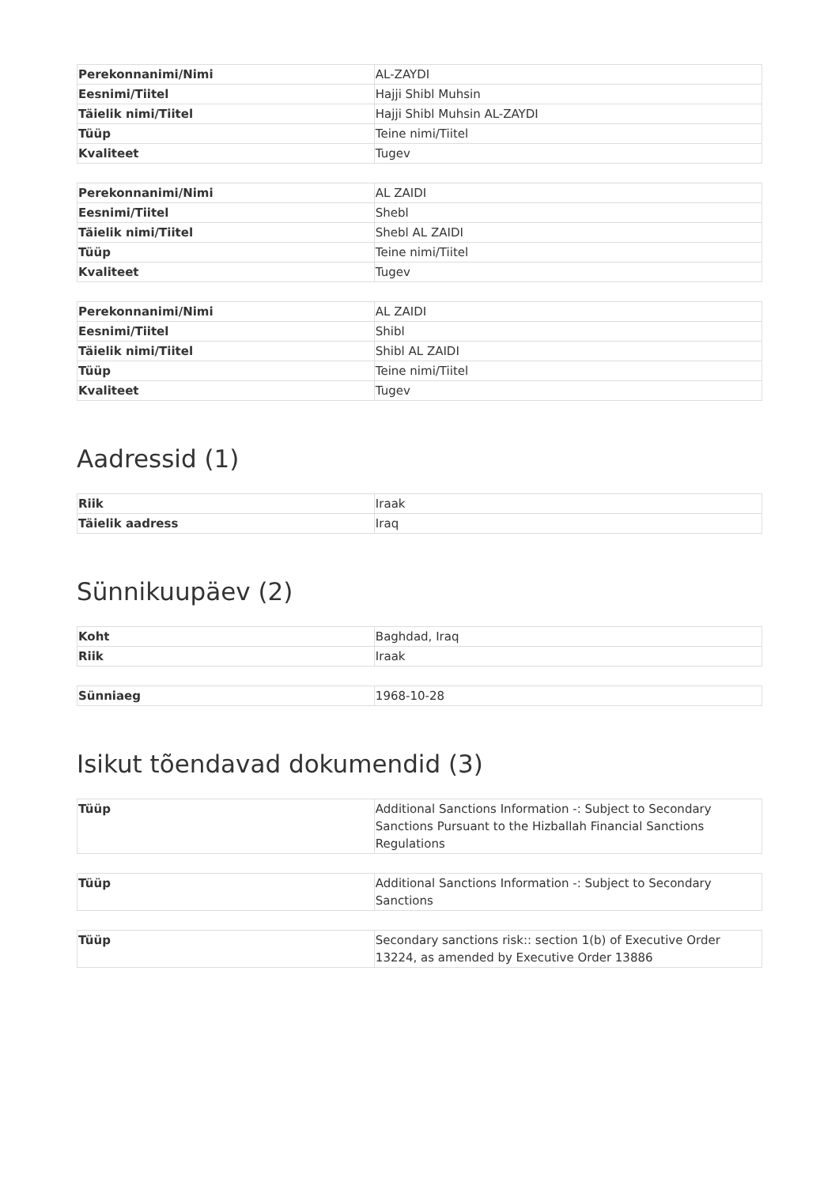| Perekonnanimi/Nimi | AL-ZAYDI |
| Eesnimi/Tiitel | Hajji Shibl Muhsin |
| Täielik nimi/Tiitel | Hajji Shibl Muhsin AL-ZAYDI |
| Tüüp | Teine nimi/Tiitel |
| Kvaliteet | Tugev |
| Perekonnanimi/Nimi | AL ZAIDI |
| Eesnimi/Tiitel | Shebl |
| Täielik nimi/Tiitel | Shebl AL ZAIDI |
| Tüüp | Teine nimi/Tiitel |
| Kvaliteet | Tugev |
| Perekonnanimi/Nimi | AL ZAIDI |
| Eesnimi/Tiitel | Shibl |
| Täielik nimi/Tiitel | Shibl AL ZAIDI |
| Tüüp | Teine nimi/Tiitel |
| Kvaliteet | Tugev |
Aadressid (1)
| Riik | Iraak |
| Täielik aadress | Iraq |
Sünnikuupäev (2)
| Koht | Baghdad, Iraq |
| Riik | Iraak |
| Sünniaeg | 1968-10-28 |
Isikut tõendavad dokumendid (3)
| Tüüp | Additional Sanctions Information -: Subject to Secondary Sanctions Pursuant to the Hizballah Financial Sanctions Regulations |
| Tüüp | Additional Sanctions Information -: Subject to Secondary Sanctions |
| Tüüp | Secondary sanctions risk:: section 1(b) of Executive Order 13224, as amended by Executive Order 13886 |